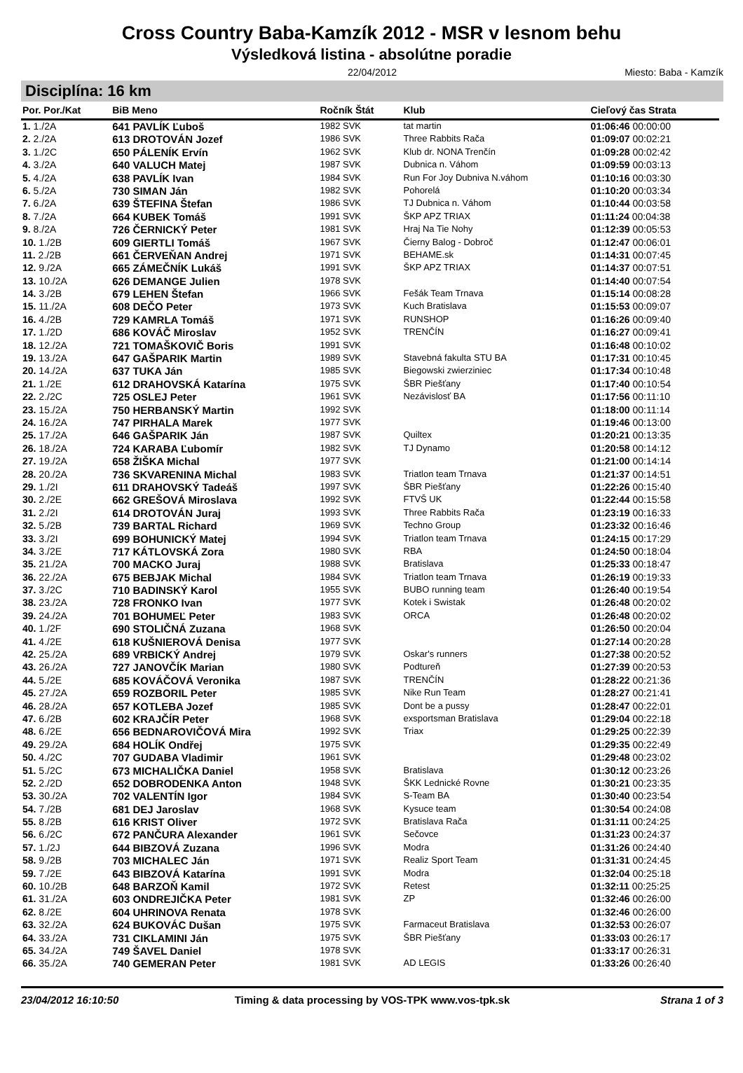Cross Country Baba-Kamzík 2012 - MSR v lesnom behu
Výsledková listina - absolútne poradie
22/04/2012 Miesto: Baba - Kamzík
Disciplína: 16 km
| Por. Por./Kat | BiB Meno | Ročník Štát | Klub | Cieľový čas Strata |
| --- | --- | --- | --- | --- |
| 1. 1./2A | 641 PAVLÍK Ľuboš | 1982 SVK | tat martin | 01:06:46 00:00:00 |
| 2. 2./2A | 613 DROTOVÁN Jozef | 1986 SVK | Three Rabbits Rača | 01:09:07 00:02:21 |
| 3. 1./2C | 650 PÁLENÍK Ervín | 1962 SVK | Klub dr. NONA Trenčín | 01:09:28 00:02:42 |
| 4. 3./2A | 640 VALUCH Matej | 1987 SVK | Dubnica n. Váhom | 01:09:59 00:03:13 |
| 5. 4./2A | 638 PAVLÍK Ivan | 1984 SVK | Run For Joy Dubniva N.váhom | 01:10:16 00:03:30 |
| 6. 5./2A | 730 SIMAN Ján | 1982 SVK | Pohorelá | 01:10:20 00:03:34 |
| 7. 6./2A | 639 ŠTEFINA Štefan | 1986 SVK | TJ Dubnica n. Váhom | 01:10:44 00:03:58 |
| 8. 7./2A | 664 KUBEK Tomáš | 1991 SVK | ŠKP APZ TRIAX | 01:11:24 00:04:38 |
| 9. 8./2A | 726 ČERNICKÝ Peter | 1981 SVK | Hraj Na Tie Nohy | 01:12:39 00:05:53 |
| 10. 1./2B | 609 GIERTLI Tomáš | 1967 SVK | Čierny Balog - Dobroč | 01:12:47 00:06:01 |
| 11. 2./2B | 661 ČERVEŇAN Andrej | 1971 SVK | BEHAME.sk | 01:14:31 00:07:45 |
| 12. 9./2A | 665 ZÁMEČNÍK Lukáš | 1991 SVK | ŠKP APZ TRIAX | 01:14:37 00:07:51 |
| 13. 10./2A | 626 DEMANGE Julien | 1978 SVK | | 01:14:40 00:07:54 |
| 14. 3./2B | 679 LEHEN Štefan | 1966 SVK | Fešák Team Trnava | 01:15:14 00:08:28 |
| 15. 11./2A | 608 DEČO Peter | 1973 SVK | Kuch Bratislava | 01:15:53 00:09:07 |
| 16. 4./2B | 729 KAMRLA Tomáš | 1971 SVK | RUNSHOP | 01:16:26 00:09:40 |
| 17. 1./2D | 686 KOVÁČ Miroslav | 1952 SVK | TRENČÍN | 01:16:27 00:09:41 |
| 18. 12./2A | 721 TOMAŠKOVIČ Boris | 1991 SVK | | 01:16:48 00:10:02 |
| 19. 13./2A | 647 GAŠPARIK Martin | 1989 SVK | Stavebná fakulta STU BA | 01:17:31 00:10:45 |
| 20. 14./2A | 637 TUKA Ján | 1985 SVK | Biegowski zwierziniec | 01:17:34 00:10:48 |
| 21. 1./2E | 612 DRAHOVSKÁ Katarína | 1975 SVK | ŠBR Piešťany | 01:17:40 00:10:54 |
| 22. 2./2C | 725 OSLEJ Peter | 1961 SVK | Nezávislosť BA | 01:17:56 00:11:10 |
| 23. 15./2A | 750 HERBANSKÝ Martin | 1992 SVK | | 01:18:00 00:11:14 |
| 24. 16./2A | 747 PIRHALA Marek | 1977 SVK | | 01:19:46 00:13:00 |
| 25. 17./2A | 646 GAŠPARIK Ján | 1987 SVK | Quiltex | 01:20:21 00:13:35 |
| 26. 18./2A | 724 KARABA Ľubomír | 1982 SVK | TJ Dynamo | 01:20:58 00:14:12 |
| 27. 19./2A | 658 ŽIŠKA Michal | 1977 SVK | | 01:21:00 00:14:14 |
| 28. 20./2A | 736 SKVARENINA Michal | 1983 SVK | Triatlon team Trnava | 01:21:37 00:14:51 |
| 29. 1./2I | 611 DRAHOVSKÝ Tadeáš | 1997 SVK | ŠBR Piešťany | 01:22:26 00:15:40 |
| 30. 2./2E | 662 GREŠOVÁ Miroslava | 1992 SVK | FTVŠ UK | 01:22:44 00:15:58 |
| 31. 2./2I | 614 DROTOVÁN Juraj | 1993 SVK | Three Rabbits Rača | 01:23:19 00:16:33 |
| 32. 5./2B | 739 BARTAL Richard | 1969 SVK | Techno Group | 01:23:32 00:16:46 |
| 33. 3./2I | 699 BOHUNICKÝ Matej | 1994 SVK | Triatlon team Trnava | 01:24:15 00:17:29 |
| 34. 3./2E | 717 KÁTLOVSKÁ Zora | 1980 SVK | RBA | 01:24:50 00:18:04 |
| 35. 21./2A | 700 MACKO Juraj | 1988 SVK | Bratislava | 01:25:33 00:18:47 |
| 36. 22./2A | 675 BEBJAK Michal | 1984 SVK | Triatlon team Trnava | 01:26:19 00:19:33 |
| 37. 3./2C | 710 BADINSKÝ Karol | 1955 SVK | BUBO running team | 01:26:40 00:19:54 |
| 38. 23./2A | 728 FRONKO Ivan | 1977 SVK | Kotek i Swistak | 01:26:48 00:20:02 |
| 39. 24./2A | 701 BOHUMEĽ Peter | 1983 SVK | ORCA | 01:26:48 00:20:02 |
| 40. 1./2F | 690 STOLIČNÁ Zuzana | 1968 SVK | | 01:26:50 00:20:04 |
| 41. 4./2E | 618 KUŠNIEROVÁ Denisa | 1977 SVK | | 01:27:14 00:20:28 |
| 42. 25./2A | 689 VRBICKÝ Andrej | 1979 SVK | Oskar's runners | 01:27:38 00:20:52 |
| 43. 26./2A | 727 JANOVČÍK Marian | 1980 SVK | Podtureň | 01:27:39 00:20:53 |
| 44. 5./2E | 685 KOVÁČOVÁ Veronika | 1987 SVK | TRENČÍN | 01:28:22 00:21:36 |
| 45. 27./2A | 659 ROZBORIL Peter | 1985 SVK | Nike Run Team | 01:28:27 00:21:41 |
| 46. 28./2A | 657 KOTLEBA Jozef | 1985 SVK | Dont be a pussy | 01:28:47 00:22:01 |
| 47. 6./2B | 602 KRAJČÍR Peter | 1968 SVK | exsportsman Bratislava | 01:29:04 00:22:18 |
| 48. 6./2E | 656 BEDNAROVIČOVÁ Mira | 1992 SVK | Triax | 01:29:25 00:22:39 |
| 49. 29./2A | 684 HOLÍK Ondřej | 1975 SVK | | 01:29:35 00:22:49 |
| 50. 4./2C | 707 GUDABA Vladimir | 1961 SVK | | 01:29:48 00:23:02 |
| 51. 5./2C | 673 MICHALIČKA Daniel | 1958 SVK | Bratislava | 01:30:12 00:23:26 |
| 52. 2./2D | 652 DOBRODENKA Anton | 1948 SVK | ŠKK Lednické Rovne | 01:30:21 00:23:35 |
| 53. 30./2A | 702 VALENTÍN Igor | 1984 SVK | S-Team BA | 01:30:40 00:23:54 |
| 54. 7./2B | 681 DEJ Jaroslav | 1968 SVK | Kysuce team | 01:30:54 00:24:08 |
| 55. 8./2B | 616 KRIST Oliver | 1972 SVK | Bratislava Rača | 01:31:11 00:24:25 |
| 56. 6./2C | 672 PANČURA Alexander | 1961 SVK | Sečovce | 01:31:23 00:24:37 |
| 57. 1./2J | 644 BIBZOVÁ Zuzana | 1996 SVK | Modra | 01:31:26 00:24:40 |
| 58. 9./2B | 703 MICHALEC Ján | 1971 SVK | Realiz Sport Team | 01:31:31 00:24:45 |
| 59. 7./2E | 643 BIBZOVÁ Katarína | 1991 SVK | Modra | 01:32:04 00:25:18 |
| 60. 10./2B | 648 BARZOŇ Kamil | 1972 SVK | Retest | 01:32:11 00:25:25 |
| 61. 31./2A | 603 ONDREJIČKA Peter | 1981 SVK | ZP | 01:32:46 00:26:00 |
| 62. 8./2E | 604 UHRINOVA Renata | 1978 SVK | | 01:32:46 00:26:00 |
| 63. 32./2A | 624 BUKOVÁC Dušan | 1975 SVK | Farmaceut Bratislava | 01:32:53 00:26:07 |
| 64. 33./2A | 731 CIKLAMINI Ján | 1975 SVK | ŠBR Piešťany | 01:33:03 00:26:17 |
| 65. 34./2A | 749 ŠAVEL Daniel | 1978 SVK | | 01:33:17 00:26:31 |
| 66. 35./2A | 740 GEMERAN Peter | 1981 SVK | AD LEGIS | 01:33:26 00:26:40 |
23/04/2012 16:10:50 Timing & data processing by VOS-TPK www.vos-tpk.sk
Strana 1 of 3